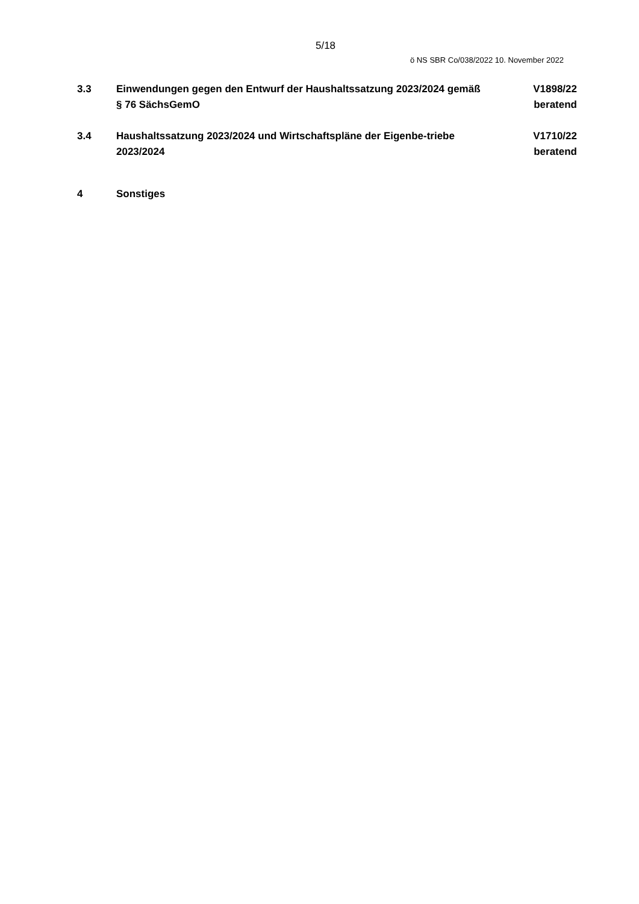5/18
ö NS SBR Co/038/2022 10. November 2022
3.3 Einwendungen gegen den Entwurf der Haushaltssatzung 2023/2024 gemäß § 76 SächsGemO
V1898/22
beratend
3.4 Haushaltssatzung 2023/2024 und Wirtschaftspläne der Eigenbe-triebe 2023/2024
V1710/22
beratend
4 Sonstiges